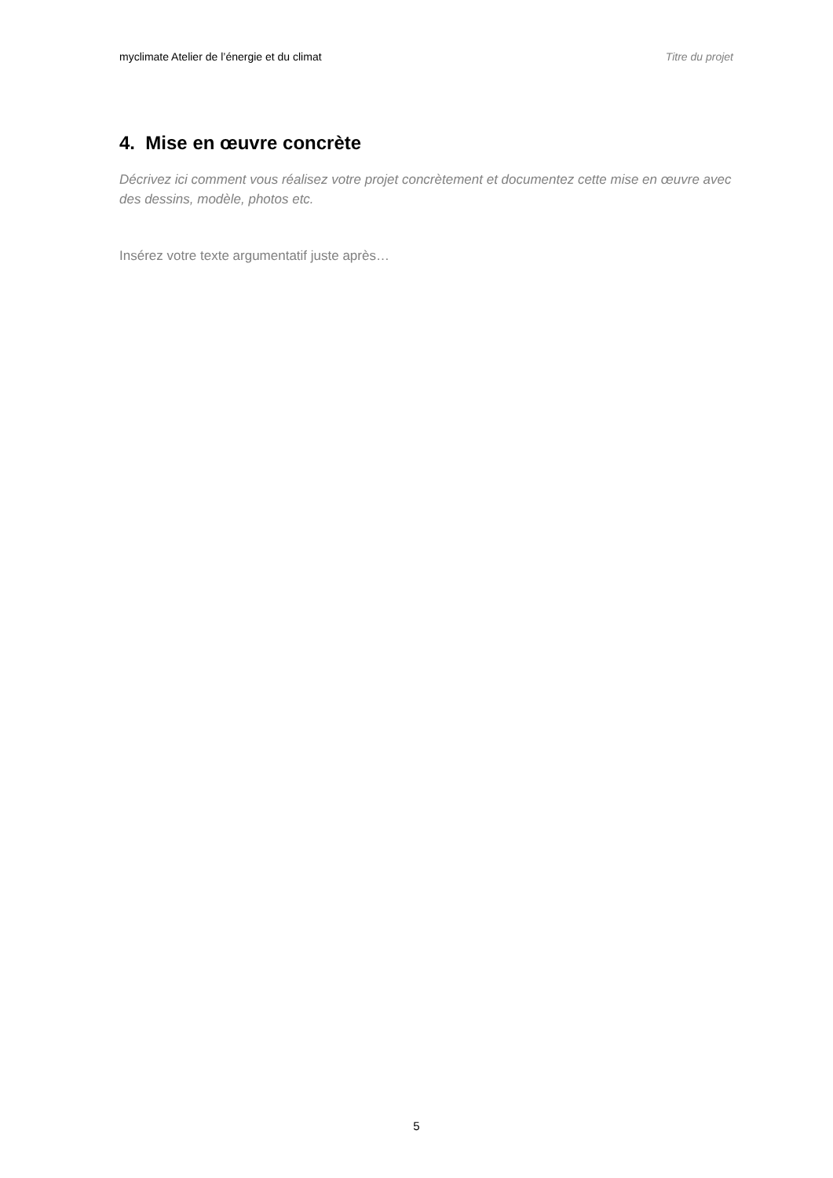myclimate Atelier de l’énergie et du climat Titre du projet
4. Mise en œuvre concrète
Décrivez ici comment vous réalisez votre projet concrètement et documentez cette mise en œuvre avec des dessins, modèle, photos etc.
Insérez votre texte argumentatif juste après…
5